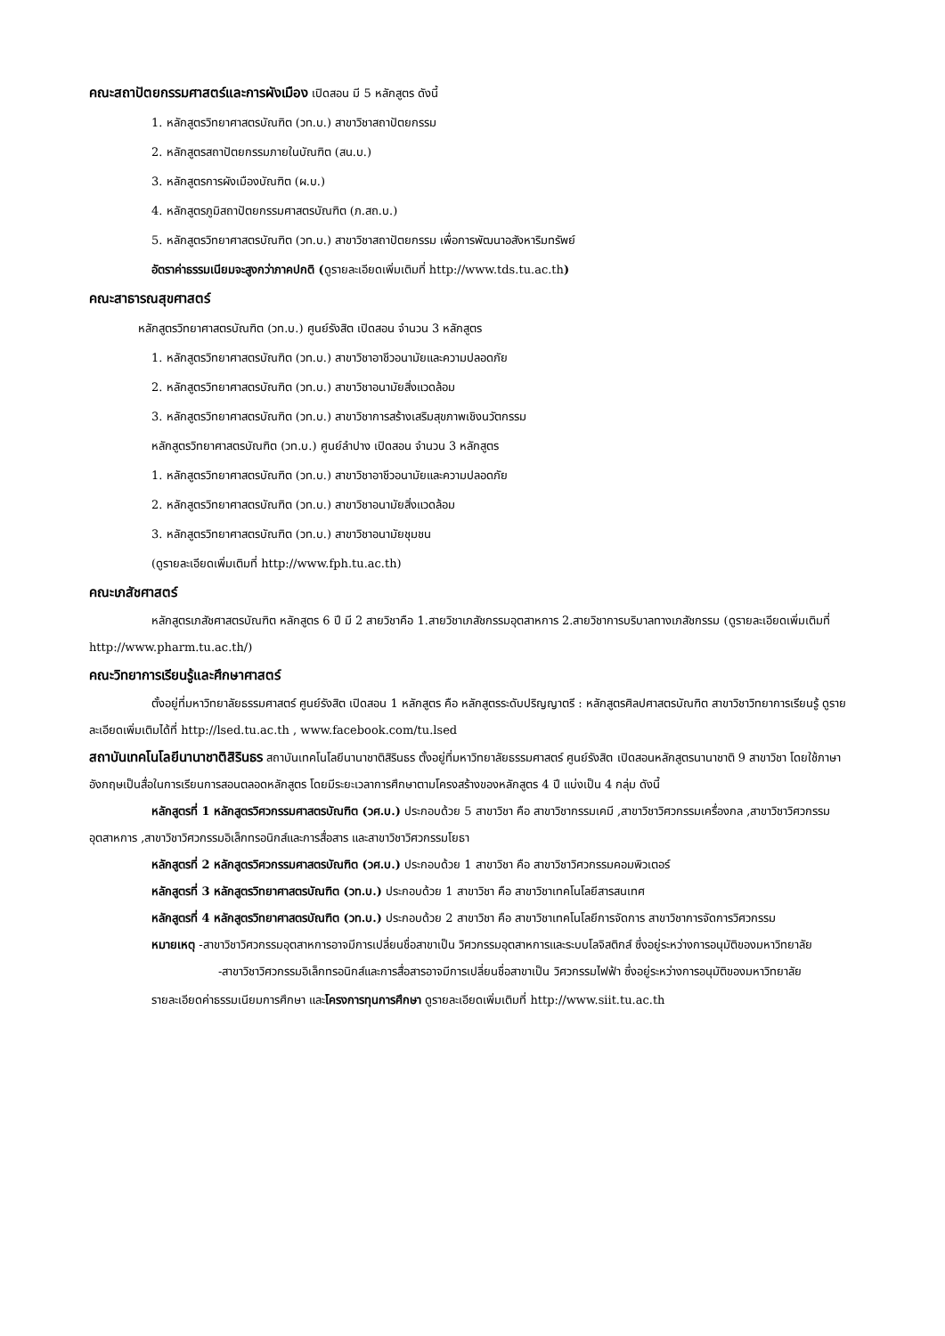คณะสถาปัตยกรรมศาสตร์และการผังเมือง เปิดสอน มี 5 หลักสูตร ดังนี้
1. หลักสูตรวิทยาศาสตรบัณฑิต (วท.บ.) สาขาวิชาสถาปัตยกรรม
2. หลักสูตรสถาปัตยกรรมภายในบัณฑิต (สน.บ.)
3. หลักสูตรการผังเมืองบัณฑิต (ผ.บ.)
4. หลักสูตรภูมิสถาปัตยกรรมศาสตรบัณฑิต (ภ.สถ.บ.)
5. หลักสูตรวิทยาศาสตรบัณฑิต (วท.บ.) สาขาวิชาสถาปัตยกรรม เพื่อการพัฒนาอสังหาริมทรัพย์
อัตราค่าธรรมเนียมจะสูงกว่าภาคปกติ (ดูรายละเอียดเพิ่มเติมที่ http://www.tds.tu.ac.th)
คณะสาธารณสุขศาสตร์
หลักสูตรวิทยาศาสตรบัณฑิต (วท.บ.) ศูนย์รังสิต เปิดสอน จำนวน 3 หลักสูตร
1. หลักสูตรวิทยาศาสตรบัณฑิต (วท.บ.) สาขาวิชาอาชีวอนามัยและความปลอดภัย
2. หลักสูตรวิทยาศาสตรบัณฑิต (วท.บ.) สาขาวิชาอนามัยสิ่งแวดล้อม
3. หลักสูตรวิทยาศาสตรบัณฑิต (วท.บ.) สาขาวิชาการสร้างเสริมสุขภาพเชิงนวัตกรรม
หลักสูตรวิทยาศาสตรบัณฑิต (วท.บ.) ศูนย์ลำปาง เปิดสอน จำนวน 3 หลักสูตร
1. หลักสูตรวิทยาศาสตรบัณฑิต (วท.บ.) สาขาวิชาอาชีวอนามัยและความปลอดภัย
2. หลักสูตรวิทยาศาสตรบัณฑิต (วท.บ.) สาขาวิชาอนามัยสิ่งแวดล้อม
3. หลักสูตรวิทยาศาสตรบัณฑิต (วท.บ.) สาขาวิชาอนามัยชุมชน
(ดูรายละเอียดเพิ่มเติมที่ http://www.fph.tu.ac.th)
คณะเภสัชศาสตร์
หลักสูตรเภสัชศาสตรบัณฑิต หลักสูตร 6 ปี มี 2 สายวิชาคือ 1.สายวิชาเภสัชกรรมอุตสาหการ 2.สายวิชาการบริบาลทางเภสัชกรรม (ดูรายละเอียดเพิ่มเติมที่ http://www.pharm.tu.ac.th/)
คณะวิทยาการเรียนรู้และศึกษาศาสตร์
ตั้งอยู่ที่มหาวิทยาลัยธรรมศาสตร์ ศูนย์รังสิต เปิดสอน 1 หลักสูตร คือ หลักสูตรระดับปริญญาตรี : หลักสูตรศิลปศาสตรบัณฑิต สาขาวิชาวิทยาการเรียนรู้ ดูรายละเอียดเพิ่มเติมได้ที่ http://lsed.tu.ac.th , www.facebook.com/tu.lsed
สถาบันเทคโนโลยีนานาชาติสิรินธร สถาบันเทคโนโลยีนานาชาติสิรินธร ตั้งอยู่ที่มหาวิทยาลัยธรรมศาสตร์ ศูนย์รังสิต เปิดสอนหลักสูตรนานาชาติ 9 สาขาวิชา โดยใช้ภาษาอังกฤษเป็นสื่อในการเรียนการสอนตลอดหลักสูตร โดยมีระยะเวลาการศึกษาตามโครงสร้างของหลักสูตร 4 ปี แบ่งเป็น 4 กลุ่ม ดังนี้
หลักสูตรที่ 1 หลักสูตรวิศวกรรมศาสตรบัณฑิต (วศ.บ.) ประกอบด้วย 5 สาขาวิชา คือ สาขาวิชากรรมเคมี ,สาขาวิชาวิศวกรรมเครื่องกล ,สาขาวิชาวิศวกรรมอุตสาหการ ,สาขาวิชาวิศวกรรมอิเล็กทรอนิกส์และการสื่อสาร และสาขาวิชาวิศวกรรมโยธา
หลักสูตรที่ 2 หลักสูตรวิศวกรรมศาสตรบัณฑิต (วศ.บ.) ประกอบด้วย 1 สาขาวิชา คือ สาขาวิชาวิศวกรรมคอมพิวเตอร์
หลักสูตรที่ 3 หลักสูตรวิทยาศาสตรบัณฑิต (วท.บ.) ประกอบด้วย 1 สาขาวิชา คือ สาขาวิชาเทคโนโลยีสารสนเทศ
หลักสูตรที่ 4 หลักสูตรวิทยาศาสตรบัณฑิต (วท.บ.) ประกอบด้วย 2 สาขาวิชา คือ สาขาวิชาเทคโนโลยีการจัดการ สาขาวิชาการจัดการวิศวกรรม
หมายเหตุ -สาขาวิชาวิศวกรรมอุตสาหการอาจมีการเปลี่ยนชื่อสาขาเป็น วิศวกรรมอุตสาหการและระบบโลจิสติกส์ ซึ่งอยู่ระหว่างการอนุมัติของมหาวิทยาลัย
-สาขาวิชาวิศวกรรมอิเล็กทรอนิกส์และการสื่อสารอาจมีการเปลี่ยนชื่อสาขาเป็น วิศวกรรมไฟฟ้า ซึ่งอยู่ระหว่างการอนุมัติของมหาวิทยาลัย
รายละเอียดค่าธรรมเนียมการศึกษา และโครงการทุนการศึกษา ดูรายละเอียดเพิ่มเติมที่ http://www.siit.tu.ac.th